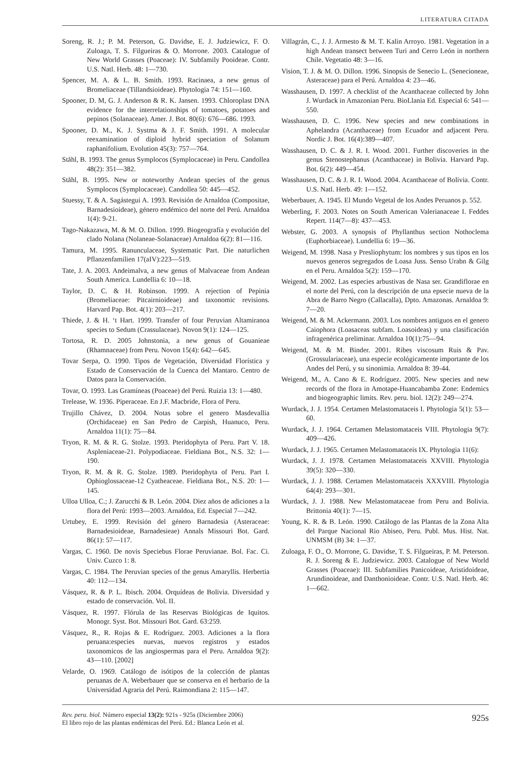LITERATURA CITADA
Soreng, R. J.; P. M. Peterson, G. Davidse, E. J. Judziewicz, F. O. Zuloaga, T. S. Filgueiras & O. Morrone. 2003. Catalogue of New World Grasses (Poaceae): IV. Subfamily Pooideae. Contr. U.S. Natl. Herb. 48: 1—730.
Spencer, M. A. & L. B. Smith. 1993. Racinaea, a new genus of Bromeliaceae (Tillandsioideae). Phytologia 74: 151—160.
Spooner, D. M, G. J. Anderson & R. K. Jansen. 1993. Chloroplast DNA evidence for the interrelationships of tomatoes, potatoes and pepinos (Solanaceae). Amer. J. Bot. 80(6): 676—686. 1993.
Spooner, D. M., K. J. Systma & J. F. Smith. 1991. A molecular reexamination of diploid hybrid speciation of Solanum raphanifolium. Evolution 45(3): 757—764.
Ståhl, B. 1993. The genus Symplocos (Symplocaceae) in Peru. Candollea 48(2): 351—382.
Ståhl, B. 1995. New or noteworthy Andean species of the genus Symplocos (Symplocaceae). Candollea 50: 445—452.
Stuessy, T. & A. Sagástegui A. 1993. Revisión de Arnaldoa (Compositae, Barnadesioideae), género endémico del norte del Perú. Arnaldoa 1(4): 9-21.
Tago-Nakazawa, M. & M. O. Dillon. 1999. Biogeografía y evolución del clado Nolana (Nolaneae-Solanaceae) Arnaldoa 6(2): 81—116.
Tamura, M. 1995. Ranunculaceae, Systematic Part. Die naturlichen Pflanzenfamilien 17(aIV):223—519.
Tate, J. A. 2003. Andeimalva, a new genus of Malvaceae from Andean South America. Lundellia 6: 10—18.
Taylor, D. C. & H. Robinson. 1999. A rejection of Pepinia (Bromeliaceae: Pitcairnioideae) and taxonomic revisions. Harvard Pap. Bot. 4(1): 203—217.
Thiede, J. & H. ‘t Hart. 1999. Transfer of four Peruvian Altamiranoa species to Sedum (Crassulaceae). Novon 9(1): 124—125.
Tortosa, R. D. 2005 Johnstonia, a new genus of Gouanieae (Rhamnaceae) from Peru. Novon 15(4): 642—645.
Tovar Serpa, O. 1990. Tipos de Vegetación, Diversidad Florística y Estado de Conservación de la Cuenca del Mantaro. Centro de Datos para la Conservación.
Tovar, O. 1993. Las Gramíneas (Poaceae) del Perú. Ruizia 13: 1—480.
Trelease, W. 1936. Piperaceae. En J.F. Macbride, Flora of Peru.
Trujillo Chávez, D. 2004. Notas sobre el genero Masdevallia (Orchidaceae) en San Pedro de Carpish, Huanuco, Peru. Arnaldoa 11(1): 75—84.
Tryon, R. M. & R. G. Stolze. 1993. Pteridophyta of Peru. Part V. 18. Aspleniaceae-21. Polypodiaceae. Fieldiana Bot., N.S. 32: 1—190.
Tryon, R. M. & R. G. Stolze. 1989. Pteridophyta of Peru. Part I. Ophioglossaceae-12 Cyatheaceae. Fieldiana Bot., N.S. 20: 1—145.
Ulloa Ulloa, C.; J. Zarucchi & B. León. 2004. Diez años de adiciones a la flora del Perú: 1993—2003. Arnaldoa, Ed. Especial 7—242.
Urtubey, E. 1999. Revisión del género Barnadesia (Asteraceae: Barnadesioideae, Barnadesieae) Annals Missouri Bot. Gard. 86(1): 57—117.
Vargas, C. 1960. De novis Speciebus Florae Peruvianae. Bol. Fac. Ci. Univ. Cuzco 1: 8.
Vargas, C. 1984. The Peruvian species of the genus Amaryllis. Herbertia 40: 112—134.
Vásquez, R. & P. L. Ibisch. 2004. Orquídeas de Bolivia. Diversidad y estado de conservación. Vol. II.
Vásquez, R. 1997. Flórula de las Reservas Biológicas de Iquitos. Monogr. Syst. Bot. Missouri Bot. Gard. 63:259.
Vásquez, R., R. Rojas & E. Rodríguez. 2003. Adiciones a la flora peruana:especies nuevas, nuevos registros y estados taxonomicos de las angiospermas para el Peru. Arnaldoa 9(2): 43—110. [2002]
Velarde, O. 1969. Catálogo de isótipos de la colección de plantas peruanas de A. Weberbauer que se conserva en el herbario de la Universidad Agraria del Perú. Raimondiana 2: 115—147.
Villagrán, C., J. J. Armesto & M. T. Kalin Arroyo. 1981. Vegetation in a high Andean transect between Turi and Cerro León in northern Chile. Vegetatio 48: 3—16.
Vision, T. J. & M. O. Dillon. 1996. Sinopsis de Senecio L. (Senecioneae, Asteraceae) para el Perú. Arnaldoa 4: 23—46.
Wasshausen, D. 1997. A checklist of the Acanthaceae collected by John J. Wurdack in Amazonian Peru. BioLlania Ed. Especial 6: 541—550.
Wasshausen, D. C. 1996. New species and new combinations in Aphelandra (Acanthaceae) from Ecuador and adjacent Peru. Nordic J. Bot. 16(4):389—407.
Wasshausen, D. C. & J. R. I. Wood. 2001. Further discoveries in the genus Stenostephanus (Acanthaceae) in Bolivia. Harvard Pap. Bot. 6(2): 449—454.
Wasshausen, D. C. & J. R. I. Wood. 2004. Acanthaceae of Bolivia. Contr. U.S. Natl. Herb. 49: 1—152.
Weberbauer, A. 1945. El Mundo Vegetal de los Andes Peruanos p. 552.
Weberling, F. 2003. Notes on South American Valerianaceae I. Feddes Repert. 114(7—8): 437—453.
Webster, G. 2003. A synopsis of Phyllanthus section Nothoclema (Euphorbiaceae). Lundellia 6: 19—36.
Weigend, M. 1998. Nasa y Presliophytum: los nombres y sus tipos en los nuevos generos segregados de Loasa Juss. Senso Urabn & Gilg en el Peru. Arnaldoa 5(2): 159—170.
Weigend, M. 2002. Las especies arbustivas de Nasa ser. Grandiflorae en el norte del Perú, con la descripción de una epsecie nueva de la Abra de Barro Negro (Callacalla), Dpto. Amazonas. Arnaldoa 9: 7—20.
Weigend, M. & M. Ackermann. 2003. Los nombres antiguos en el genero Caiophora (Loasaceas subfam. Loasoideas) y una clasificación infragenérica preliminar. Arnaldoa 10(1):75—94.
Weigend, M. & M. Binder. 2001. Ribes viscosum Ruis & Pav. (Grossulariaceae), una especie ecológicamente importante de los Andes del Perú, y su sinonimia. Arnaldoa 8: 39-44.
Weigend, M., A. Cano & E. Rodríguez. 2005. New species and new records of the flora in Amotape-Huancabamba Zone: Endemics and biogeographic limits. Rev. peru. biol. 12(2): 249—274.
Wurdack, J. J. 1954. Certamen Melastomataceis I. Phytologia 5(1): 53—60.
Wurdack, J. J. 1964. Certamen Melastomataceis VIII. Phytologia 9(7): 409—426.
Wurdack, J. J. 1965. Certamen Melastomataceis IX. Phytologia 11(6):
Wurdack, J. J. 1978. Certamen Melastomataceis XXVIII. Phytologia 39(5): 320—330.
Wurdack, J. J. 1988. Certamen Melastomataceis XXXVIII. Phytologia 64(4): 293—301.
Wurdack, J. J. 1988. New Melastomataceae from Peru and Bolivia. Brittonia 40(1): 7—15.
Young, K. R. & B. León. 1990. Catálogo de las Plantas de la Zona Alta del Parque Nacional Rio Abiseo, Peru. Publ. Mus. Hist. Nat. UNMSM (B) 34: 1—37.
Zuloaga, F. O., O. Morrone, G. Davidse, T. S. Filgueiras, P. M. Peterson. R. J. Soreng & E. Judziewicz. 2003. Catalogue of New World Grasses (Poaceae): III. Subfamilies Panicoideae, Aristidoideae, Arundinoideae, and Danthonioideae. Contr. U.S. Natl. Herb. 46: 1—662.
Rev. peru. biol. Número especial 13(2): 921s - 925s (Diciembre 2006)
El libro rojo de las plantas endémicas del Perú. Ed.: Blanca León et al.
925s